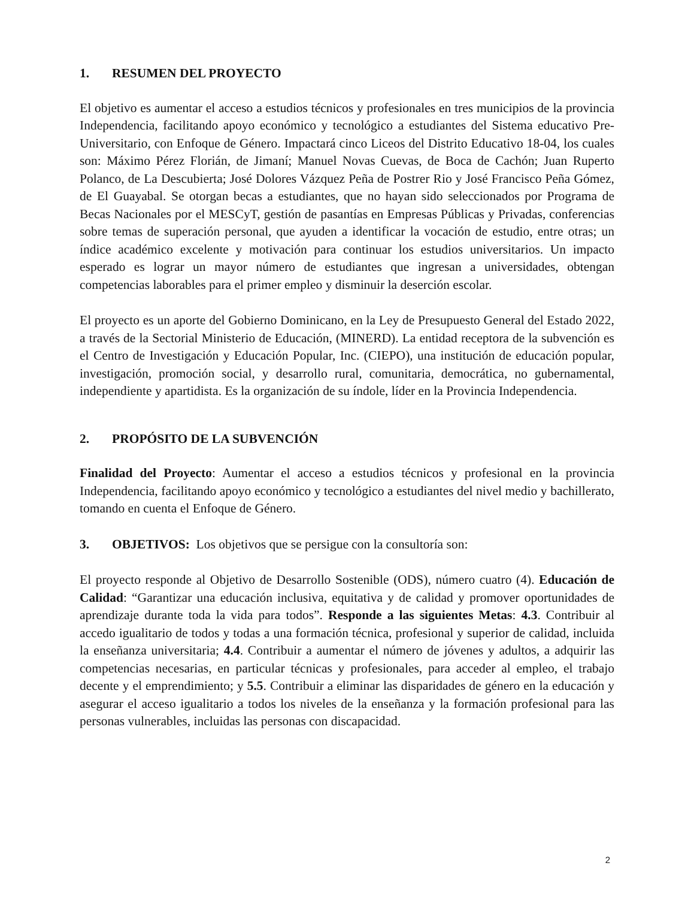1. RESUMEN DEL PROYECTO
El objetivo es aumentar el acceso a estudios técnicos y profesionales en tres municipios de la provincia Independencia, facilitando apoyo económico y tecnológico a estudiantes del Sistema educativo Pre-Universitario, con Enfoque de Género. Impactará cinco Liceos del Distrito Educativo 18-04, los cuales son: Máximo Pérez Florián, de Jimaní; Manuel Novas Cuevas, de Boca de Cachón; Juan Ruperto Polanco, de La Descubierta; José Dolores Vázquez Peña de Postrer Rio y José Francisco Peña Gómez, de El Guayabal. Se otorgan becas a estudiantes, que no hayan sido seleccionados por Programa de Becas Nacionales por el MESCyT, gestión de pasantías en Empresas Públicas y Privadas, conferencias sobre temas de superación personal, que ayuden a identificar la vocación de estudio, entre otras; un índice académico excelente y motivación para continuar los estudios universitarios. Un impacto esperado es lograr un mayor número de estudiantes que ingresan a universidades, obtengan competencias laborables para el primer empleo y disminuir la deserción escolar.
El proyecto es un aporte del Gobierno Dominicano, en la Ley de Presupuesto General del Estado 2022, a través de la Sectorial Ministerio de Educación, (MINERD). La entidad receptora de la subvención es el Centro de Investigación y Educación Popular, Inc. (CIEPO), una institución de educación popular, investigación, promoción social, y desarrollo rural, comunitaria, democrática, no gubernamental, independiente y apartidista. Es la organización de su índole, líder en la Provincia Independencia.
2. PROPÓSITO DE LA SUBVENCIÓN
Finalidad del Proyecto: Aumentar el acceso a estudios técnicos y profesional en la provincia Independencia, facilitando apoyo económico y tecnológico a estudiantes del nivel medio y bachillerato, tomando en cuenta el Enfoque de Género.
3. OBJETIVOS: Los objetivos que se persigue con la consultoría son:
El proyecto responde al Objetivo de Desarrollo Sostenible (ODS), número cuatro (4). Educación de Calidad: “Garantizar una educación inclusiva, equitativa y de calidad y promover oportunidades de aprendizaje durante toda la vida para todos”. Responde a las siguientes Metas: 4.3. Contribuir al accedo igualitario de todos y todas a una formación técnica, profesional y superior de calidad, incluida la enseñanza universitaria; 4.4. Contribuir a aumentar el número de jóvenes y adultos, a adquirir las competencias necesarias, en particular técnicas y profesionales, para acceder al empleo, el trabajo decente y el emprendimiento; y 5.5. Contribuir a eliminar las disparidades de género en la educación y asegurar el acceso igualitario a todos los niveles de la enseñanza y la formación profesional para las personas vulnerables, incluidas las personas con discapacidad.
2